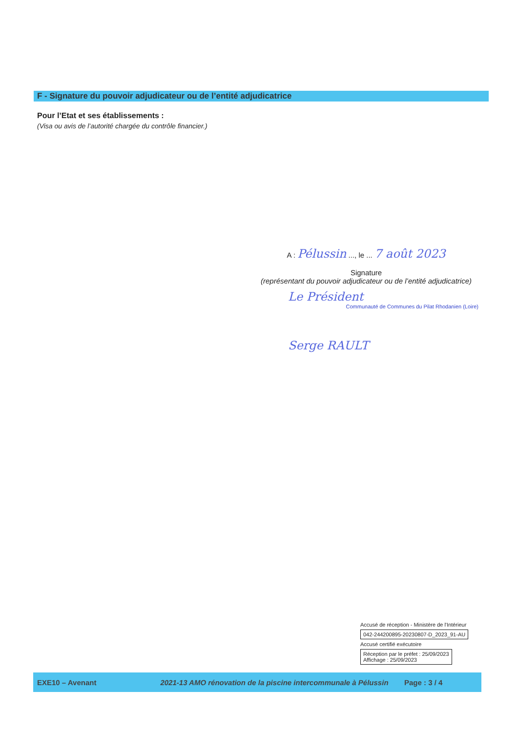F - Signature du pouvoir adjudicateur ou de l’entité adjudicatrice
Pour l’Etat et ses établissements :
(Visa ou avis de l’autorité chargée du contrôle financier.)
A : Pélussin ..., le ... 7 août 2023
Signature
(représentant du pouvoir adjudicateur ou de l’entité adjudicatrice)
Le Président
Communauté de Communes du Pilat Rhodanien (Loire)
Serge RAULT
Accusé de réception - Ministère de l'Intérieur
042-244200895-20230807-D_2023_91-AU
Accusé certifié exécutoire
Réception par le préfet : 25/09/2023
Affichage : 25/09/2023
EXE10 – Avenant
2021-13 AMO rénovation de la piscine intercommunale à Pélussin
Page : 3 / 4